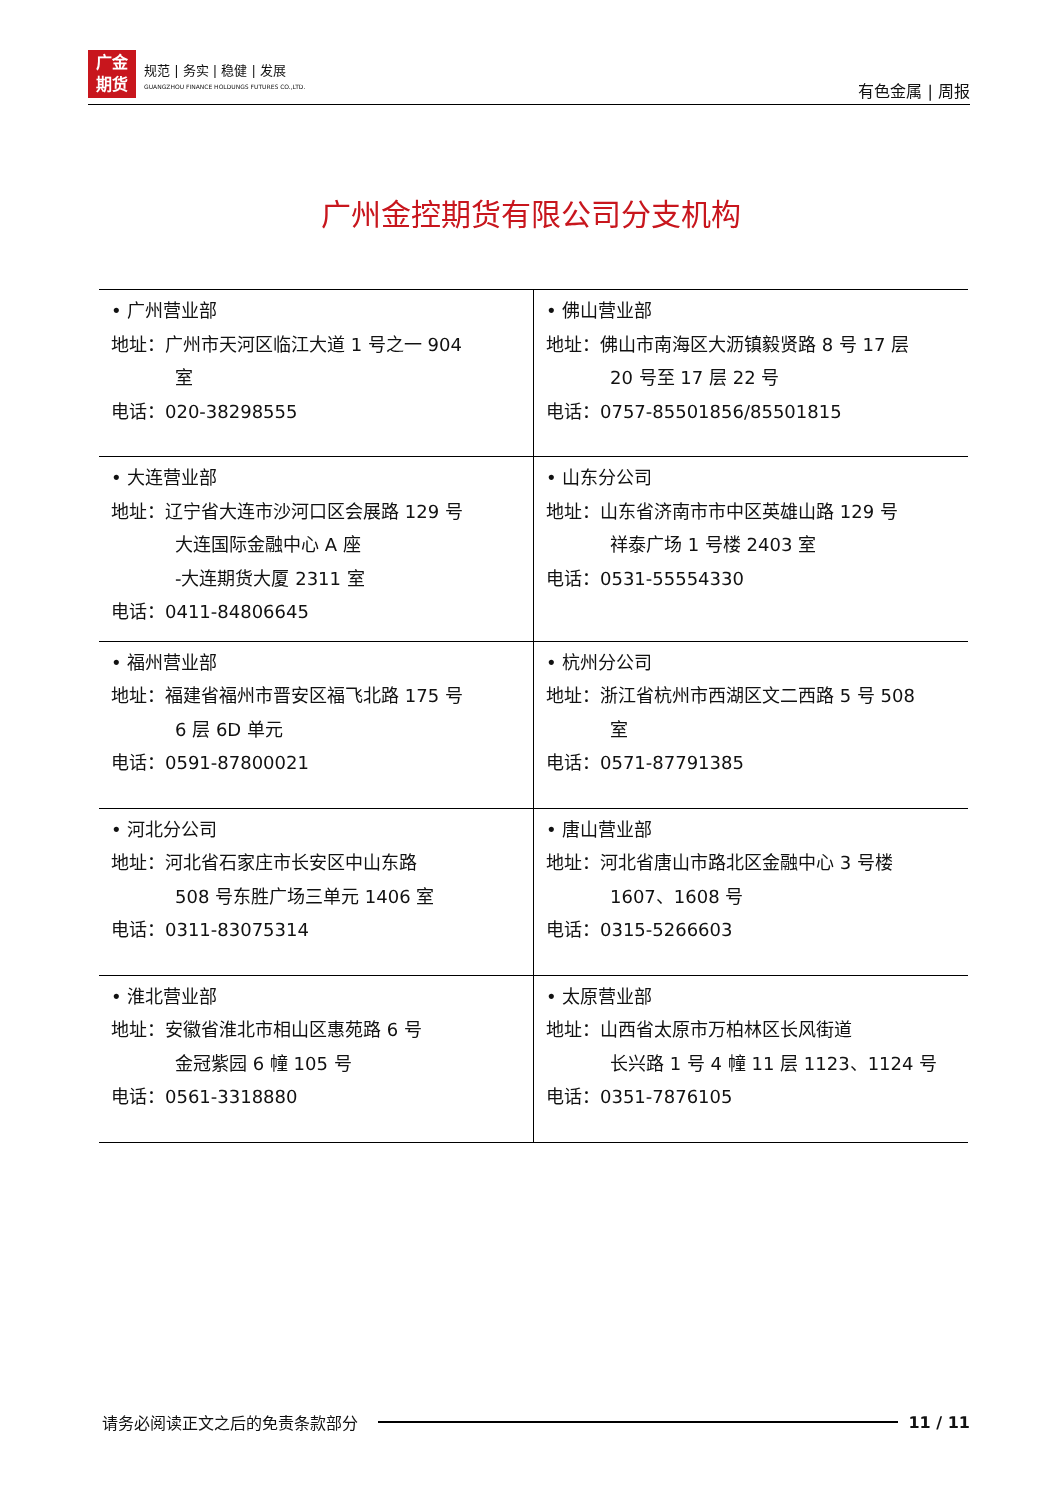广金
期货
规范 | 务实 | 稳健 | 发展
GUANGZHOU FINANCE HOLDUNGS FUTURES CO.,LTD.
有色金属 | 周报
广州金控期货有限公司分支机构
| • 广州营业部 地址：广州市天河区临江大道 1 号之一 904 室 电话：020-38298555 | • 佛山营业部 地址：佛山市南海区大沥镇毅贤路 8 号 17 层 20 号至 17 层 22 号 电话：0757-85501856/85501815 |
| • 大连营业部 地址：辽宁省大连市沙河口区会展路 129 号 大连国际金融中心 A 座 -大连期货大厦 2311 室 电话：0411-84806645 | • 山东分公司 地址：山东省济南市市中区英雄山路 129 号 祥泰广场 1 号楼 2403 室 电话：0531-55554330 |
| • 福州营业部 地址：福建省福州市晋安区福飞北路 175 号 6 层 6D 单元 电话：0591-87800021 | • 杭州分公司 地址：浙江省杭州市西湖区文二西路 5 号 508 室 电话：0571-87791385 |
| • 河北分公司 地址：河北省石家庄市长安区中山东路 508 号东胜广场三单元 1406 室 电话：0311-83075314 | • 唐山营业部 地址：河北省唐山市路北区金融中心 3 号楼 1607、1608 号 电话：0315-5266603 |
| • 淮北营业部 地址：安徽省淮北市相山区惠苑路 6 号 金冠紫园 6 幢 105 号 电话：0561-3318880 | • 太原营业部 地址：山西省太原市万柏林区长风街道 长兴路 1 号 4 幢 11 层 1123、1124 号 电话：0351-7876105 |
请务必阅读正文之后的免责条款部分 11 / 11